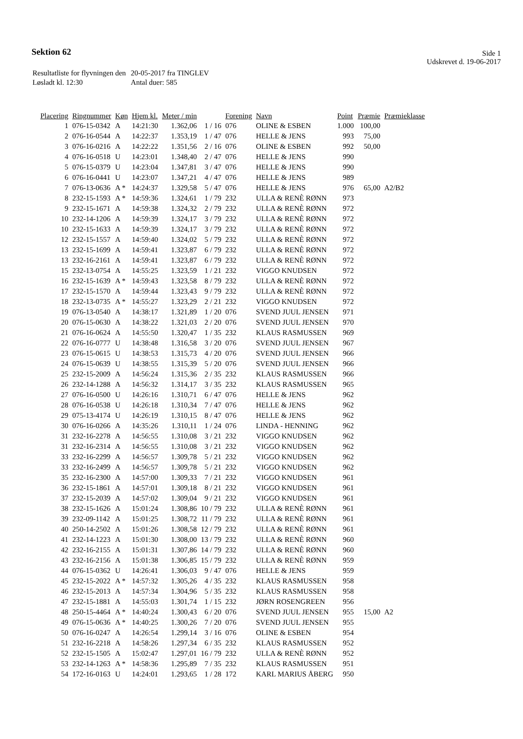Sektion 62
Side 1
Udskrevet d. 19-06-2017
| Resultatliste for flyvningen den | 20-05-2017 fra TINGLEV |
| Løsladt kl. 12:30 | Antal duer: 585 |
| Placering | Ringnummer | Køn | Hjem kl. | Meter / min | | Forening | Navn | Point | Præmie | Præmieklasse |
| --- | --- | --- | --- | --- | --- | --- | --- | --- | --- | --- |
| 1 | 076-15-0342 | A | 14:21:30 | 1.362,06 | 1 / 16 | 076 | OLINE & ESBEN | 1.000 | 100,00 | |
| 2 | 076-16-0544 | A | 14:22:37 | 1.353,19 | 1 / 47 | 076 | HELLE & JENS | 993 | 75,00 | |
| 3 | 076-16-0216 | A | 14:22:22 | 1.351,56 | 2 / 16 | 076 | OLINE & ESBEN | 992 | 50,00 | |
| 4 | 076-16-0518 | U | 14:23:01 | 1.348,40 | 2 / 47 | 076 | HELLE & JENS | 990 | | |
| 5 | 076-15-0379 | U | 14:23:04 | 1.347,81 | 3 / 47 | 076 | HELLE & JENS | 990 | | |
| 6 | 076-16-0441 | U | 14:23:07 | 1.347,21 | 4 / 47 | 076 | HELLE & JENS | 989 | | |
| 7 | 076-13-0636 | A * | 14:24:37 | 1.329,58 | 5 / 47 | 076 | HELLE & JENS | 976 | 65,00 | A2/B2 |
| 8 | 232-15-1593 | A * | 14:59:36 | 1.324,61 | 1 / 79 | 232 | ULLA & RENÈ RØNN | 973 | | |
| 9 | 232-15-1671 | A | 14:59:38 | 1.324,32 | 2 / 79 | 232 | ULLA & RENÈ RØNN | 972 | | |
| 10 | 232-14-1206 | A | 14:59:39 | 1.324,17 | 3 / 79 | 232 | ULLA & RENÈ RØNN | 972 | | |
| 10 | 232-15-1633 | A | 14:59:39 | 1.324,17 | 3 / 79 | 232 | ULLA & RENÈ RØNN | 972 | | |
| 12 | 232-15-1557 | A | 14:59:40 | 1.324,02 | 5 / 79 | 232 | ULLA & RENÈ RØNN | 972 | | |
| 13 | 232-15-1699 | A | 14:59:41 | 1.323,87 | 6 / 79 | 232 | ULLA & RENÈ RØNN | 972 | | |
| 13 | 232-16-2161 | A | 14:59:41 | 1.323,87 | 6 / 79 | 232 | ULLA & RENÈ RØNN | 972 | | |
| 15 | 232-13-0754 | A | 14:55:25 | 1.323,59 | 1 / 21 | 232 | VIGGO KNUDSEN | 972 | | |
| 16 | 232-15-1639 | A * | 14:59:43 | 1.323,58 | 8 / 79 | 232 | ULLA & RENÈ RØNN | 972 | | |
| 17 | 232-15-1570 | A | 14:59:44 | 1.323,43 | 9 / 79 | 232 | ULLA & RENÈ RØNN | 972 | | |
| 18 | 232-13-0735 | A * | 14:55:27 | 1.323,29 | 2 / 21 | 232 | VIGGO KNUDSEN | 972 | | |
| 19 | 076-13-0540 | A | 14:38:17 | 1.321,89 | 1 / 20 | 076 | SVEND JUUL JENSEN | 971 | | |
| 20 | 076-15-0630 | A | 14:38:22 | 1.321,03 | 2 / 20 | 076 | SVEND JUUL JENSEN | 970 | | |
| 21 | 076-16-0624 | A | 14:55:50 | 1.320,47 | 1 / 35 | 232 | KLAUS RASMUSSEN | 969 | | |
| 22 | 076-16-0777 | U | 14:38:48 | 1.316,58 | 3 / 20 | 076 | SVEND JUUL JENSEN | 967 | | |
| 23 | 076-15-0615 | U | 14:38:53 | 1.315,73 | 4 / 20 | 076 | SVEND JUUL JENSEN | 966 | | |
| 24 | 076-15-0639 | U | 14:38:55 | 1.315,39 | 5 / 20 | 076 | SVEND JUUL JENSEN | 966 | | |
| 25 | 232-15-2009 | A | 14:56:24 | 1.315,36 | 2 / 35 | 232 | KLAUS RASMUSSEN | 966 | | |
| 26 | 232-14-1288 | A | 14:56:32 | 1.314,17 | 3 / 35 | 232 | KLAUS RASMUSSEN | 965 | | |
| 27 | 076-16-0500 | U | 14:26:16 | 1.310,71 | 6 / 47 | 076 | HELLE & JENS | 962 | | |
| 28 | 076-16-0538 | U | 14:26:18 | 1.310,34 | 7 / 47 | 076 | HELLE & JENS | 962 | | |
| 29 | 075-13-4174 | U | 14:26:19 | 1.310,15 | 8 / 47 | 076 | HELLE & JENS | 962 | | |
| 30 | 076-16-0266 | A | 14:35:26 | 1.310,11 | 1 / 24 | 076 | LINDA - HENNING | 962 | | |
| 31 | 232-16-2278 | A | 14:56:55 | 1.310,08 | 3 / 21 | 232 | VIGGO KNUDSEN | 962 | | |
| 31 | 232-16-2314 | A | 14:56:55 | 1.310,08 | 3 / 21 | 232 | VIGGO KNUDSEN | 962 | | |
| 33 | 232-16-2299 | A | 14:56:57 | 1.309,78 | 5 / 21 | 232 | VIGGO KNUDSEN | 962 | | |
| 33 | 232-16-2499 | A | 14:56:57 | 1.309,78 | 5 / 21 | 232 | VIGGO KNUDSEN | 962 | | |
| 35 | 232-16-2300 | A | 14:57:00 | 1.309,33 | 7 / 21 | 232 | VIGGO KNUDSEN | 961 | | |
| 36 | 232-15-1861 | A | 14:57:01 | 1.309,18 | 8 / 21 | 232 | VIGGO KNUDSEN | 961 | | |
| 37 | 232-15-2039 | A | 14:57:02 | 1.309,04 | 9 / 21 | 232 | VIGGO KNUDSEN | 961 | | |
| 38 | 232-15-1626 | A | 15:01:24 | 1.308,86 | 10 / 79 | 232 | ULLA & RENÈ RØNN | 961 | | |
| 39 | 232-09-1142 | A | 15:01:25 | 1.308,72 | 11 / 79 | 232 | ULLA & RENÈ RØNN | 961 | | |
| 40 | 250-14-2502 | A | 15:01:26 | 1.308,58 | 12 / 79 | 232 | ULLA & RENÈ RØNN | 961 | | |
| 41 | 232-14-1223 | A | 15:01:30 | 1.308,00 | 13 / 79 | 232 | ULLA & RENÈ RØNN | 960 | | |
| 42 | 232-16-2155 | A | 15:01:31 | 1.307,86 | 14 / 79 | 232 | ULLA & RENÈ RØNN | 960 | | |
| 43 | 232-16-2156 | A | 15:01:38 | 1.306,85 | 15 / 79 | 232 | ULLA & RENÈ RØNN | 959 | | |
| 44 | 076-15-0362 | U | 14:26:41 | 1.306,03 | 9 / 47 | 076 | HELLE & JENS | 959 | | |
| 45 | 232-15-2022 | A * | 14:57:32 | 1.305,26 | 4 / 35 | 232 | KLAUS RASMUSSEN | 958 | | |
| 46 | 232-15-2013 | A | 14:57:34 | 1.304,96 | 5 / 35 | 232 | KLAUS RASMUSSEN | 958 | | |
| 47 | 232-15-1881 | A | 14:55:03 | 1.301,74 | 1 / 15 | 232 | JØRN ROSENGREEN | 956 | | |
| 48 | 250-15-4464 | A * | 14:40:24 | 1.300,43 | 6 / 20 | 076 | SVEND JUUL JENSEN | 955 | 15,00 | A2 |
| 49 | 076-15-0636 | A * | 14:40:25 | 1.300,26 | 7 / 20 | 076 | SVEND JUUL JENSEN | 955 | | |
| 50 | 076-16-0247 | A | 14:26:54 | 1.299,14 | 3 / 16 | 076 | OLINE & ESBEN | 954 | | |
| 51 | 232-16-2218 | A | 14:58:26 | 1.297,34 | 6 / 35 | 232 | KLAUS RASMUSSEN | 952 | | |
| 52 | 232-15-1505 | A | 15:02:47 | 1.297,01 | 16 / 79 | 232 | ULLA & RENÈ RØNN | 952 | | |
| 53 | 232-14-1263 | A * | 14:58:36 | 1.295,89 | 7 / 35 | 232 | KLAUS RASMUSSEN | 951 | | |
| 54 | 172-16-0163 | U | 14:24:01 | 1.293,65 | 1 / 28 | 172 | KARL MARIUS ÅBERG | 950 | | |